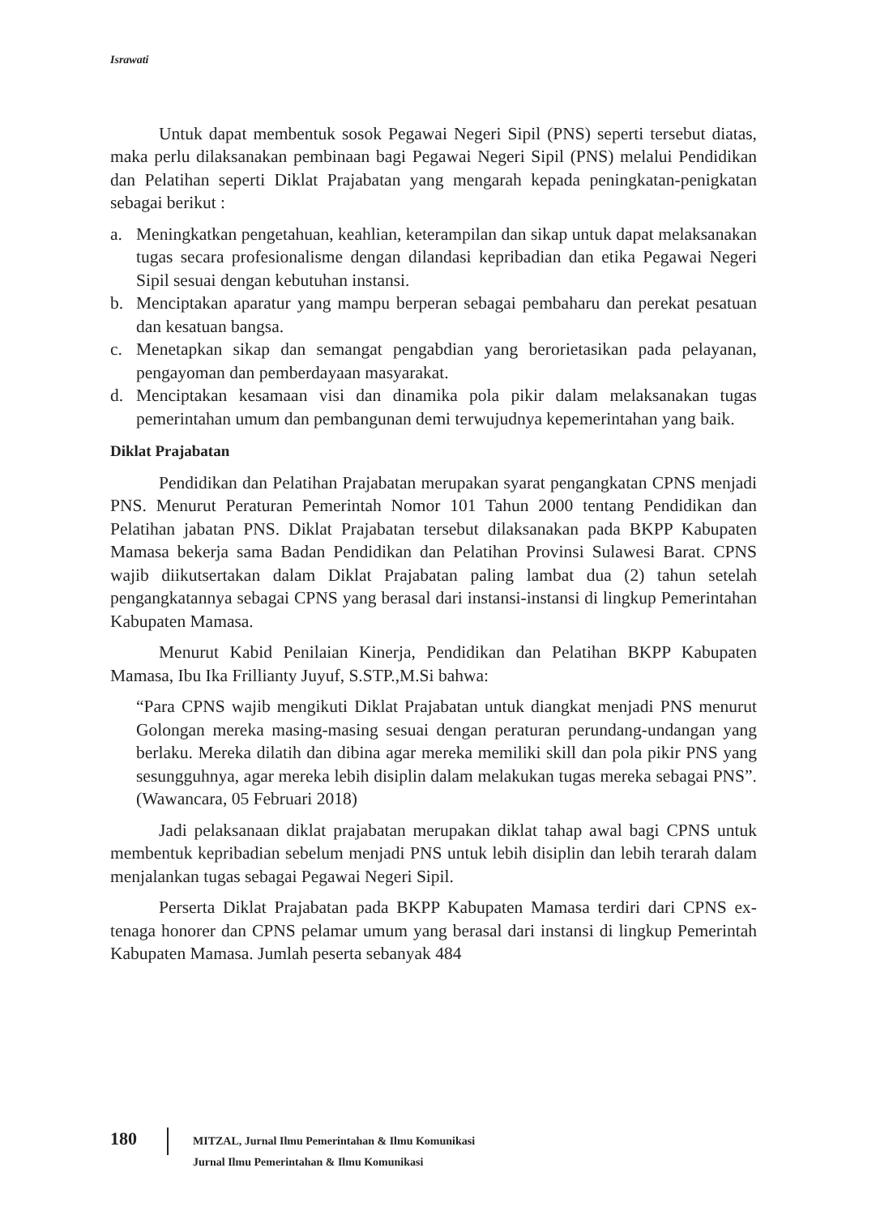Israwati
Untuk dapat membentuk sosok Pegawai Negeri Sipil (PNS) seperti tersebut diatas, maka perlu dilaksanakan pembinaan bagi Pegawai Negeri Sipil (PNS) melalui Pendidikan dan Pelatihan seperti Diklat Prajabatan yang mengarah kepada peningkatan-penigkatan sebagai berikut :
a. Meningkatkan pengetahuan, keahlian, keterampilan dan sikap untuk dapat melaksanakan tugas secara profesionalisme dengan dilandasi kepribadian dan etika Pegawai Negeri Sipil sesuai dengan kebutuhan instansi.
b. Menciptakan aparatur yang mampu berperan sebagai pembaharu dan perekat pesatuan dan kesatuan bangsa.
c. Menetapkan sikap dan semangat pengabdian yang berorietasikan pada pelayanan, pengayoman dan pemberdayaan masyarakat.
d. Menciptakan kesamaan visi dan dinamika pola pikir dalam melaksanakan tugas pemerintahan umum dan pembangunan demi terwujudnya kepemerintahan yang baik.
Diklat Prajabatan
Pendidikan dan Pelatihan Prajabatan merupakan syarat pengangkatan CPNS menjadi PNS. Menurut Peraturan Pemerintah Nomor 101 Tahun 2000 tentang Pendidikan dan Pelatihan jabatan PNS. Diklat Prajabatan tersebut dilaksanakan pada BKPP Kabupaten Mamasa bekerja sama Badan Pendidikan dan Pelatihan Provinsi Sulawesi Barat. CPNS wajib diikutsertakan dalam Diklat Prajabatan paling lambat dua (2) tahun setelah pengangkatannya sebagai CPNS yang berasal dari instansi-instansi di lingkup Pemerintahan Kabupaten Mamasa.
Menurut Kabid Penilaian Kinerja, Pendidikan dan Pelatihan BKPP Kabupaten Mamasa, Ibu Ika Frillianty Juyuf, S.STP.,M.Si bahwa:
“Para CPNS wajib mengikuti Diklat Prajabatan untuk diangkat menjadi PNS menurut Golongan mereka masing-masing sesuai dengan peraturan perundang-undangan yang berlaku. Mereka dilatih dan dibina agar mereka memiliki skill dan pola pikir PNS yang sesungguhnya, agar mereka lebih disiplin dalam melakukan tugas mereka sebagai PNS”. (Wawancara, 05 Februari 2018)
Jadi pelaksanaan diklat prajabatan merupakan diklat tahap awal bagi CPNS untuk membentuk kepribadian sebelum menjadi PNS untuk lebih disiplin dan lebih terarah dalam menjalankan tugas sebagai Pegawai Negeri Sipil.
Perserta Diklat Prajabatan pada BKPP Kabupaten Mamasa terdiri dari CPNS ex-tenaga honorer dan CPNS pelamar umum yang berasal dari instansi di lingkup Pemerintah Kabupaten Mamasa. Jumlah peserta sebanyak 484
180
MITZAL, Jurnal Ilmu Pemerintahan & Ilmu Komunikasi
Jurnal Ilmu Pemerintahan & Ilmu Komunikasi